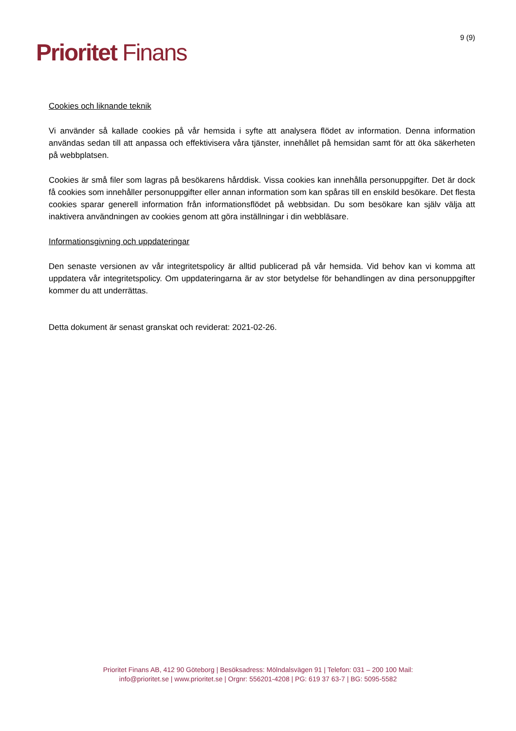Prioritet Finans
9 (9)
Cookies och liknande teknik
Vi använder så kallade cookies på vår hemsida i syfte att analysera flödet av information. Denna information användas sedan till att anpassa och effektivisera våra tjänster, innehållet på hemsidan samt för att öka säkerheten på webbplatsen.
Cookies är små filer som lagras på besökarens hårddisk. Vissa cookies kan innehålla personuppgifter. Det är dock få cookies som innehåller personuppgifter eller annan information som kan spåras till en enskild besökare. Det flesta cookies sparar generell information från informationsflödet på webbsidan. Du som besökare kan själv välja att inaktivera användningen av cookies genom att göra inställningar i din webbläsare.
Informationsgivning och uppdateringar
Den senaste versionen av vår integritetspolicy är alltid publicerad på vår hemsida. Vid behov kan vi komma att uppdatera vår integritetspolicy. Om uppdateringarna är av stor betydelse för behandlingen av dina personuppgifter kommer du att underrättas.
Detta dokument är senast granskat och reviderat: 2021-02-26.
Prioritet Finans AB, 412 90 Göteborg | Besöksadress: Mölndalsvägen 91 | Telefon: 031 – 200 100 Mail:
info@prioritet.se | www.prioritet.se | Orgnr: 556201-4208 | PG: 619 37 63-7 | BG: 5095-5582